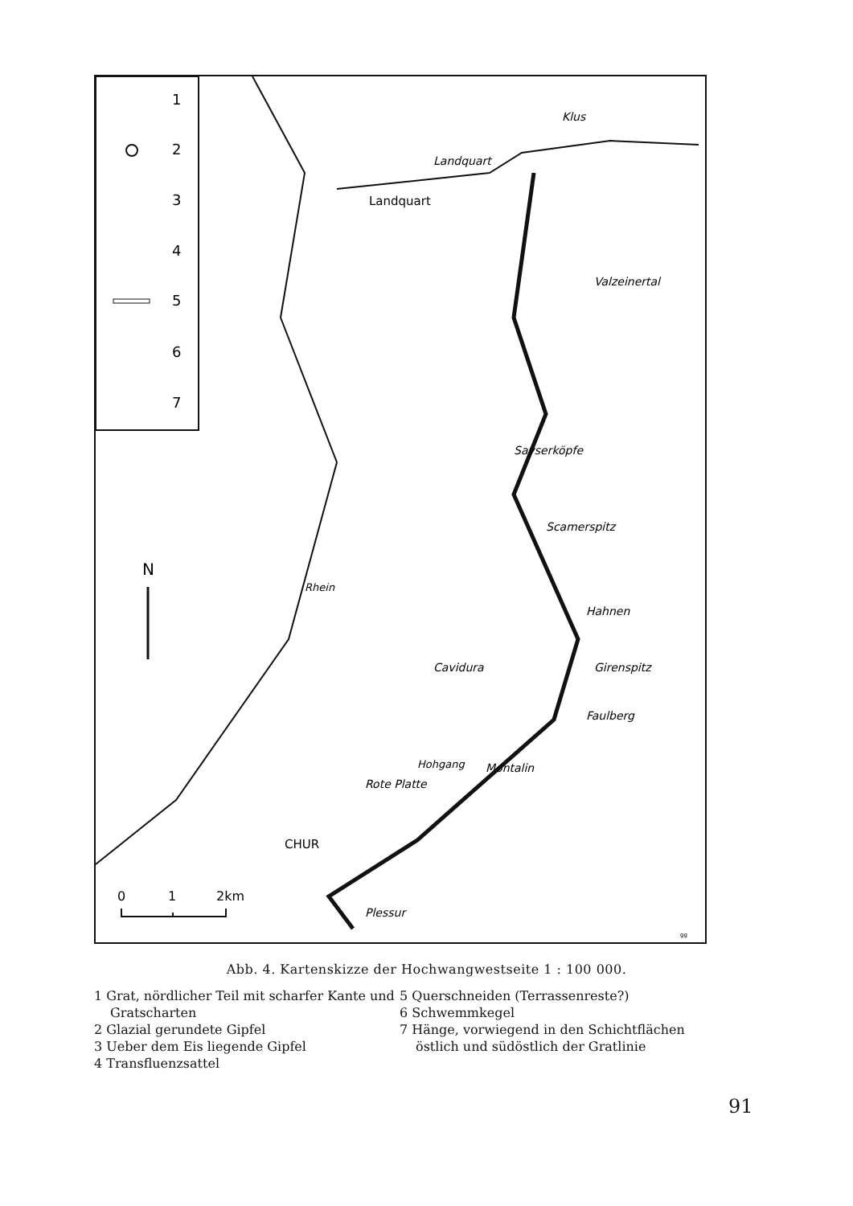1
2
3
4
5
6
7
N
Landquart
Klus
Landquart
Valzeinertal
Sayserköpfe
Scamerspitz
Rhein
Hahnen
Girenspitz
Cavidura
Faulberg
Hohgang
Montalin
Rote Platte
CHUR
Plessur
0
1
2km
gg
Abb. 4. Kartenskizze der Hochwangwestseite 1 : 100 000.
1 Grat, nördlicher Teil mit scharfer Kante und Gratscharten
2 Glazial gerundete Gipfel
3 Ueber dem Eis liegende Gipfel
4 Transfluenzsattel
5 Querschneiden (Terrassenreste?)
6 Schwemmkegel
7 Hänge, vorwiegend in den Schichtflächen östlich und südöstlich der Gratlinie
91